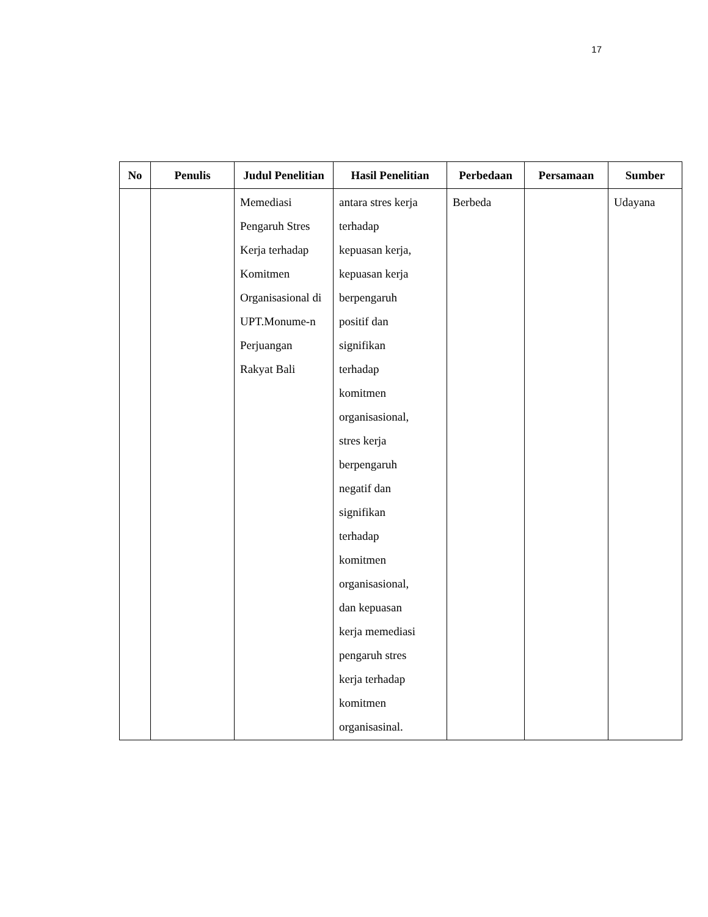17
| No | Penulis | Judul Penelitian | Hasil Penelitian | Perbedaan | Persamaan | Sumber |
| --- | --- | --- | --- | --- | --- | --- |
| | | Memediasi Pengaruh Stres Kerja terhadap Komitmen Organisasional di UPT.Monume-n Perjuangan Rakyat Bali | antara stres kerja terhadap kepuasan kerja, kepuasan kerja berpengaruh positif dan signifikan terhadap komitmen organisasional, stres kerja berpengaruh negatif dan signifikan terhadap komitmen organisasional, dan kepuasan kerja memediasi pengaruh stres kerja terhadap komitmen organisasinal. | Berbeda | | Udayana |